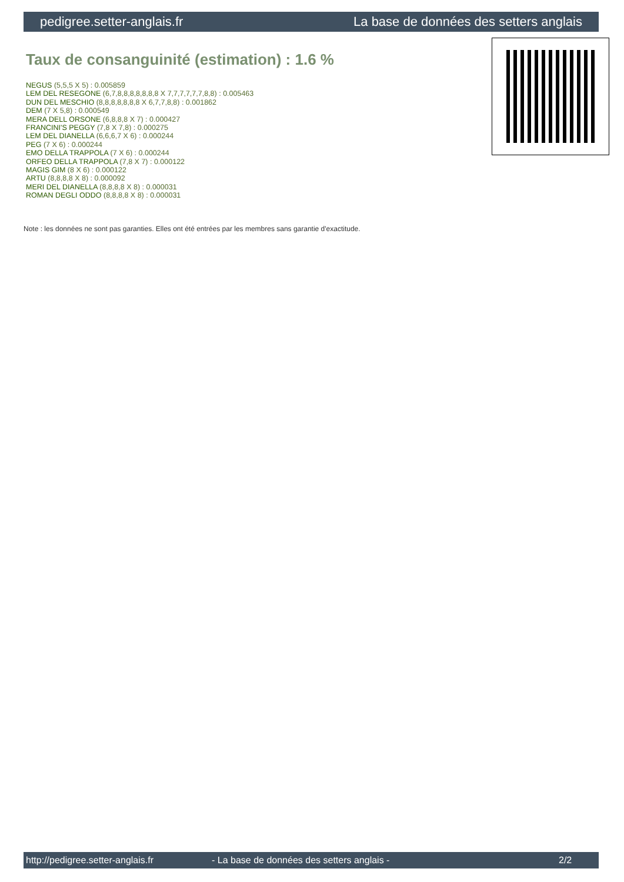pedigree.setter-anglais.fr La base de données des setters anglais
Taux de consanguinité (estimation) : 1.6 %
NEGUS (5,5,5 X 5) : 0.005859
LEM DEL RESEGONE (6,7,8,8,8,8,8,8,8 X 7,7,7,7,7,7,8,8) : 0.005463
DUN DEL MESCHIO (8,8,8,8,8,8,8 X 6,7,7,8,8) : 0.001862
DEM (7 X 5,8) : 0.000549
MERA DELL ORSONE (6,8,8,8 X 7) : 0.000427
FRANCINI'S PEGGY (7,8 X 7,8) : 0.000275
LEM DEL DIANELLA (6,6,6,7 X 6) : 0.000244
PEG (7 X 6) : 0.000244
EMO DELLA TRAPPOLA (7 X 6) : 0.000244
ORFEO DELLA TRAPPOLA (7,8 X 7) : 0.000122
MAGIS GIM (8 X 6) : 0.000122
ARTU (8,8,8,8 X 8) : 0.000092
MERI DEL DIANELLA (8,8,8,8 X 8) : 0.000031
ROMAN DEGLI ODDO (8,8,8,8 X 8) : 0.000031
Note : les données ne sont pas garanties. Elles ont été entrées par les membres sans garantie d'exactitude.
http://pedigree.setter-anglais.fr - La base de données des setters anglais - 2/2